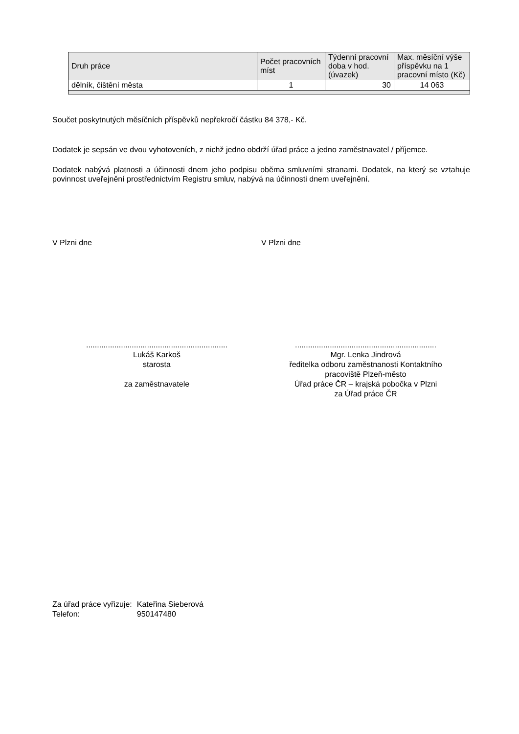| Druh práce | Počet pracovních míst | Týdenní pracovní doba v hod. (úvazek) | Max. měsíční výše příspěvku na 1 pracovní místo (Kč) |
| --- | --- | --- | --- |
| dělník, čištění města | 1 | 30 | 14 063 |
Součet poskytnutých měsíčních příspěvků nepřekročí částku 84 378,- Kč.
Dodatek je sepsán ve dvou vyhotoveních, z nichž jedno obdrží úřad práce a jedno zaměstnavatel / příjemce.
Dodatek nabývá platnosti a účinnosti dnem jeho podpisu oběma smluvními stranami. Dodatek, na který se vztahuje povinnost uveřejnění prostřednictvím Registru smluv, nabývá na účinnosti dnem uveřejnění.
V Plzni dne V Plzni dne
.................................................................
Lukáš Karkoš
starosta
za zaměstnavatele
.................................................................
Mgr. Lenka Jindrová
ředitelka odboru zaměstnanosti Kontaktního
pracoviště Plzeň-město
Úřad práce ČR – krajská pobočka v Plzni
za Úřad práce ČR
| Za úřad práce vyřizuje: | Kateřina Sieberová |
| Telefon: | 950147480 |